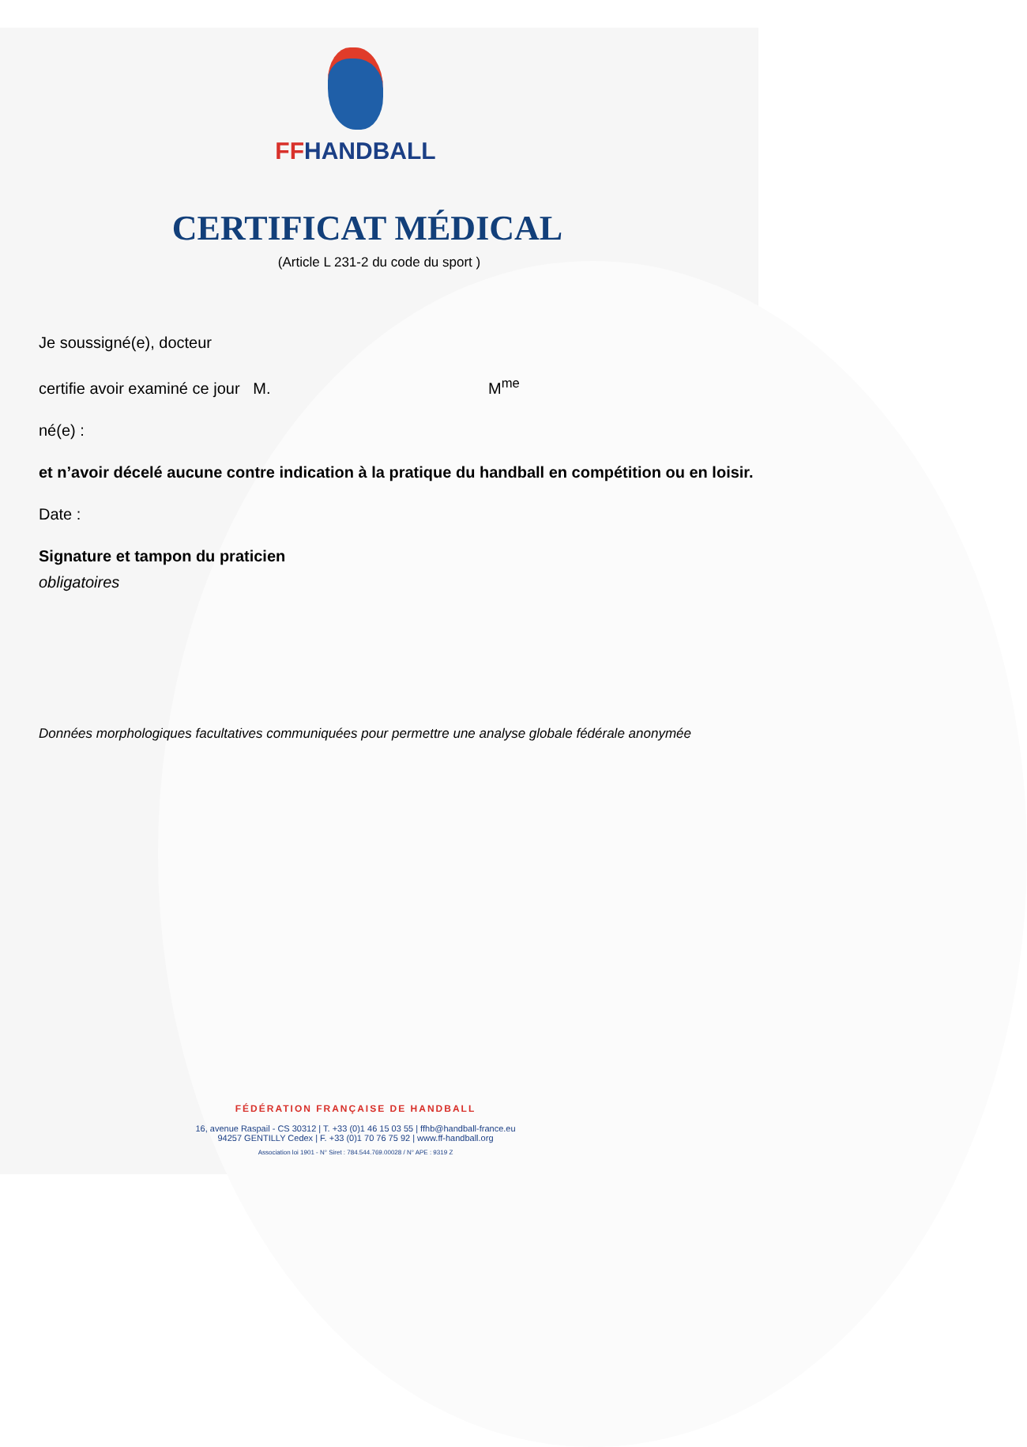FFHANDBALL
CERTIFICAT MÉDICAL
(Article L 231-2 du code du sport )
Je soussigné(e), docteur
certifie avoir examiné ce jour M. M<sup>me</sup>
né(e) :
et n’avoir décelé aucune contre indication à la pratique du handball en compétition ou en loisir.
Date :
Signature et tampon du praticien
obligatoires
Données morphologiques facultatives communiquées pour permettre une analyse globale fédérale anonymée
FÉDÉRATION FRANÇAISE DE HANDBALL
16, avenue Raspail - CS 30312 | T. +33 (0)1 46 15 03 55 | ffhb@handball-france.eu
94257 GENTILLY Cedex | F. +33 (0)1 70 76 75 92 | www.ff-handball.org
Association loi 1901 - N° Siret : 784.544.769.00028 / N° APE : 9319 Z